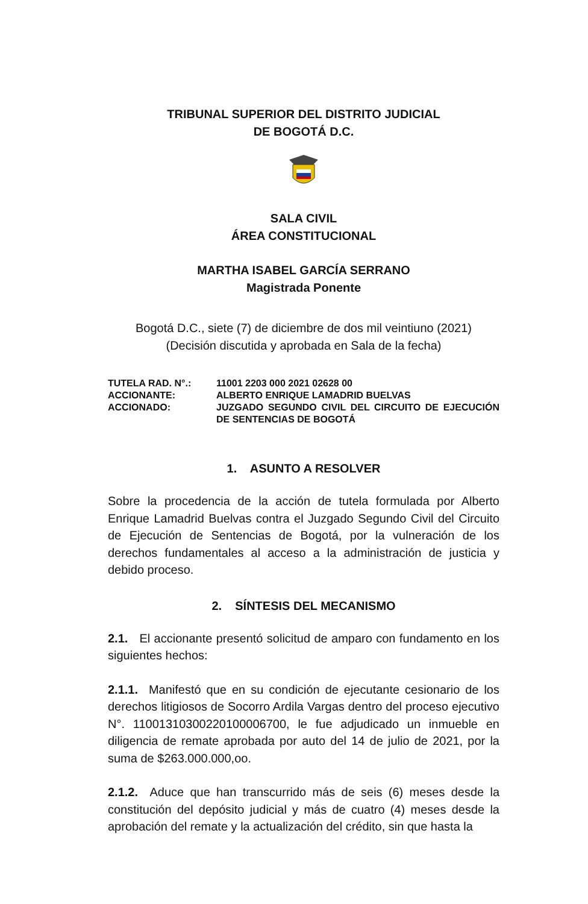TRIBUNAL SUPERIOR DEL DISTRITO JUDICIAL
DE BOGOTÁ D.C.
SALA CIVIL
ÁREA CONSTITUCIONAL
MARTHA ISABEL GARCÍA SERRANO
Magistrada Ponente
Bogotá D.C., siete (7) de diciembre de dos mil veintiuno (2021)
(Decisión discutida y aprobada en Sala de la fecha)
| TUTELA RAD. N°.: | 11001 2203 000 2021 02628 00 |
| ACCIONANTE: | ALBERTO ENRIQUE LAMADRID BUELVAS |
| ACCIONADO: | JUZGADO SEGUNDO CIVIL DEL CIRCUITO DE EJECUCIÓN DE SENTENCIAS DE BOGOTÁ |
1. ASUNTO A RESOLVER
Sobre la procedencia de la acción de tutela formulada por Alberto Enrique Lamadrid Buelvas contra el Juzgado Segundo Civil del Circuito de Ejecución de Sentencias de Bogotá, por la vulneración de los derechos fundamentales al acceso a la administración de justicia y debido proceso.
2. SÍNTESIS DEL MECANISMO
2.1. El accionante presentó solicitud de amparo con fundamento en los siguientes hechos:
2.1.1. Manifestó que en su condición de ejecutante cesionario de los derechos litigiosos de Socorro Ardila Vargas dentro del proceso ejecutivo N°. 11001310300220100006700, le fue adjudicado un inmueble en diligencia de remate aprobada por auto del 14 de julio de 2021, por la suma de $263.000.000,oo.
2.1.2. Aduce que han transcurrido más de seis (6) meses desde la constitución del depósito judicial y más de cuatro (4) meses desde la aprobación del remate y la actualización del crédito, sin que hasta la